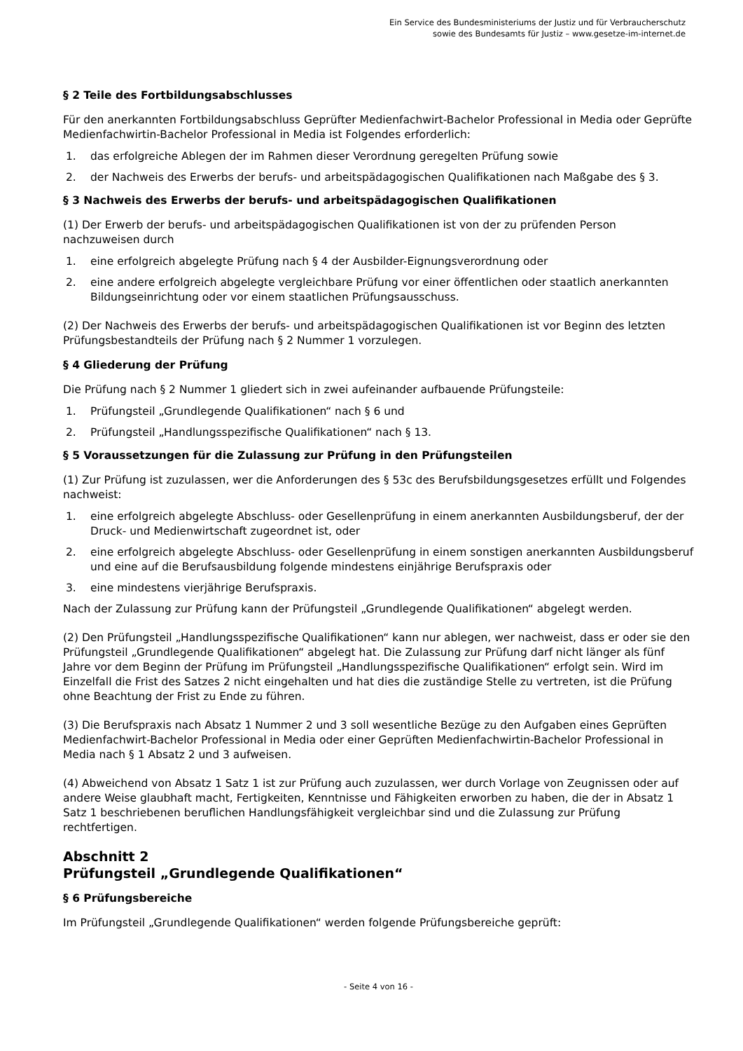Ein Service des Bundesministeriums der Justiz und für Verbraucherschutz
sowie des Bundesamts für Justiz – www.gesetze-im-internet.de
§ 2 Teile des Fortbildungsabschlusses
Für den anerkannten Fortbildungsabschluss Geprüfter Medienfachwirt-Bachelor Professional in Media oder Geprüfte Medienfachwirtin-Bachelor Professional in Media ist Folgendes erforderlich:
1. das erfolgreiche Ablegen der im Rahmen dieser Verordnung geregelten Prüfung sowie
2. der Nachweis des Erwerbs der berufs- und arbeitspädagogischen Qualifikationen nach Maßgabe des § 3.
§ 3 Nachweis des Erwerbs der berufs- und arbeitspädagogischen Qualifikationen
(1) Der Erwerb der berufs- und arbeitspädagogischen Qualifikationen ist von der zu prüfenden Person nachzuweisen durch
1. eine erfolgreich abgelegte Prüfung nach § 4 der Ausbilder-Eignungsverordnung oder
2. eine andere erfolgreich abgelegte vergleichbare Prüfung vor einer öffentlichen oder staatlich anerkannten Bildungseinrichtung oder vor einem staatlichen Prüfungsausschuss.
(2) Der Nachweis des Erwerbs der berufs- und arbeitspädagogischen Qualifikationen ist vor Beginn des letzten Prüfungsbestandteils der Prüfung nach § 2 Nummer 1 vorzulegen.
§ 4 Gliederung der Prüfung
Die Prüfung nach § 2 Nummer 1 gliedert sich in zwei aufeinander aufbauende Prüfungsteile:
1. Prüfungsteil „Grundlegende Qualifikationen“ nach § 6 und
2. Prüfungsteil „Handlungsspezifische Qualifikationen“ nach § 13.
§ 5 Voraussetzungen für die Zulassung zur Prüfung in den Prüfungsteilen
(1) Zur Prüfung ist zuzulassen, wer die Anforderungen des § 53c des Berufsbildungsgesetzes erfüllt und Folgendes nachweist:
1. eine erfolgreich abgelegte Abschluss- oder Gesellenprüfung in einem anerkannten Ausbildungsberuf, der der Druck- und Medienwirtschaft zugeordnet ist, oder
2. eine erfolgreich abgelegte Abschluss- oder Gesellenprüfung in einem sonstigen anerkannten Ausbildungsberuf und eine auf die Berufsausbildung folgende mindestens einjährige Berufspraxis oder
3. eine mindestens vierjährige Berufspraxis.
Nach der Zulassung zur Prüfung kann der Prüfungsteil „Grundlegende Qualifikationen“ abgelegt werden.
(2) Den Prüfungsteil „Handlungsspezifische Qualifikationen“ kann nur ablegen, wer nachweist, dass er oder sie den Prüfungsteil „Grundlegende Qualifikationen“ abgelegt hat. Die Zulassung zur Prüfung darf nicht länger als fünf Jahre vor dem Beginn der Prüfung im Prüfungsteil „Handlungsspezifische Qualifikationen“ erfolgt sein. Wird im Einzelfall die Frist des Satzes 2 nicht eingehalten und hat dies die zuständige Stelle zu vertreten, ist die Prüfung ohne Beachtung der Frist zu Ende zu führen.
(3) Die Berufspraxis nach Absatz 1 Nummer 2 und 3 soll wesentliche Bezüge zu den Aufgaben eines Geprüften Medienfachwirt-Bachelor Professional in Media oder einer Geprüften Medienfachwirtin-Bachelor Professional in Media nach § 1 Absatz 2 und 3 aufweisen.
(4) Abweichend von Absatz 1 Satz 1 ist zur Prüfung auch zuzulassen, wer durch Vorlage von Zeugnissen oder auf andere Weise glaubhaft macht, Fertigkeiten, Kenntnisse und Fähigkeiten erworben zu haben, die der in Absatz 1 Satz 1 beschriebenen beruflichen Handlungsfähigkeit vergleichbar sind und die Zulassung zur Prüfung rechtfertigen.
Abschnitt 2
Prüfungsteil „Grundlegende Qualifikationen“
§ 6 Prüfungsbereiche
Im Prüfungsteil „Grundlegende Qualifikationen“ werden folgende Prüfungsbereiche geprüft:
- Seite 4 von 16 -